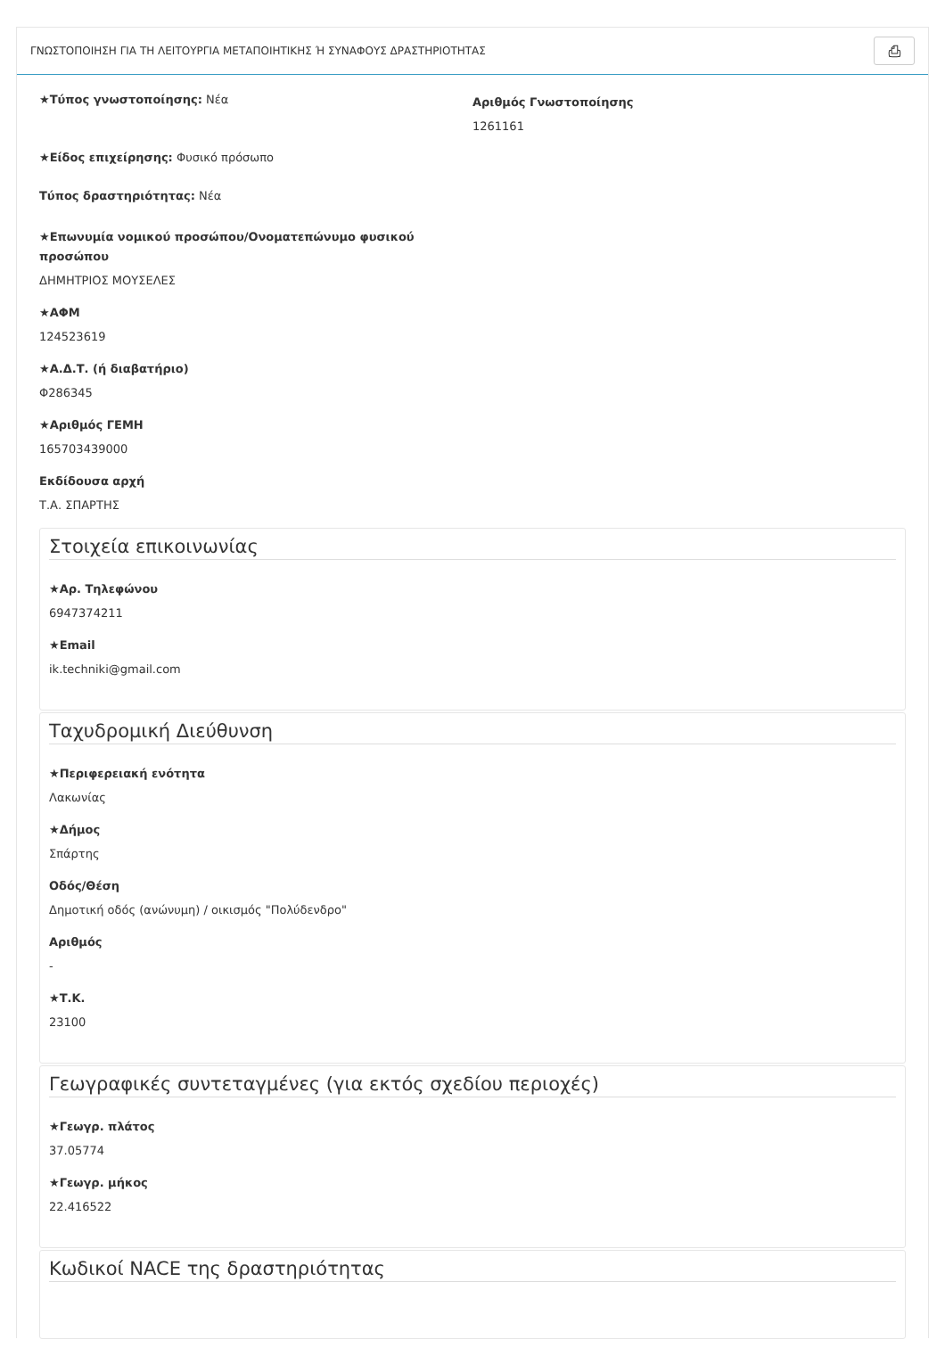ΓΝΩΣΤΟΠΟΙΗΣΗ ΓΙΑ ΤΗ ΛΕΙΤΟΥΡΓΙΑ ΜΕΤΑΠΟΙΗΤΙΚΗΣ Ή ΣΥΝΑΦΟΥΣ ΔΡΑΣΤΗΡΙΟΤΗΤΑΣ ⎙
★Τύπος γνωστοποίησης: Νέα
★Είδος επιχείρησης: Φυσικό πρόσωπο
Τύπος δραστηριότητας: Νέα
★Επωνυμία νομικού προσώπου/Ονοματεπώνυμο φυσικού προσώπου
ΔΗΜΗΤΡΙΟΣ ΜΟΥΣΕΛΕΣ
★ΑΦΜ
124523619
★Α.Δ.Τ. (ή διαβατήριο)
Φ286345
★Αριθμός ΓΕΜΗ
165703439000
Εκδίδουσα αρχή
Τ.Α. ΣΠΑΡΤΗΣ
Αριθμός Γνωστοποίησης
1261161
Στοιχεία επικοινωνίας
★Αρ. Τηλεφώνου
6947374211
★Email
ik.techniki@gmail.com
Ταχυδρομική Διεύθυνση
★Περιφερειακή ενότητα
Λακωνίας
★Δήμος
Σπάρτης
Οδός/Θέση
Δημοτική οδός (ανώνυμη) / οικισμός "Πολύδενδρο"
Αριθμός
-
★Τ.Κ.
23100
Γεωγραφικές συντεταγμένες (για εκτός σχεδίου περιοχές)
★Γεωγρ. πλάτος
37.05774
★Γεωγρ. μήκος
22.416522
Κωδικοί NACE της δραστηριότητας